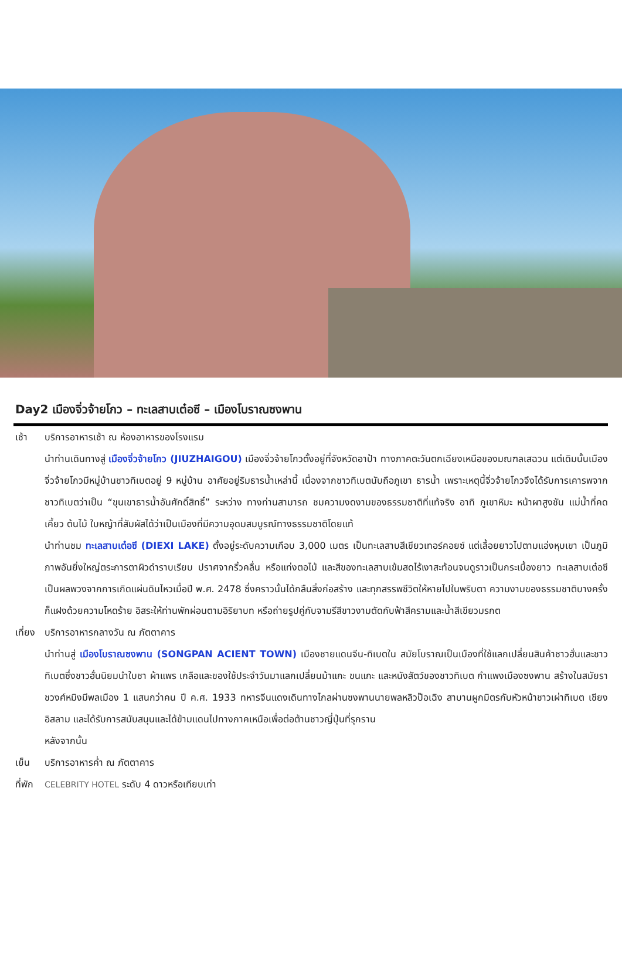Day2 เมืองจิ่วจ้ายโกว – ทะเลสาบเต๋อซี – เมืองโบราณซงพาน
เช้า บริการอาหารเช้า ณ ห้องอาหารของโรงแรม
นำท่านเดินทางสู่ เมืองจิ่วจ้ายโกว (JIUZHAIGOU) เมืองจิ่วจ้ายโกวตั้งอยู่ที่จังหวัดอาป้า ทางภาคตะวันตกเฉียงเหนือของมณฑลเสฉวน แต่เดิมนั้นเมืองจิ่วจ้ายโกวมีหมู่บ้านชาวทิเบตอยู่ 9 หมู่บ้าน อาศัยอยู่ริมธารน้ำเหล่านี้ เนื่องจากชาวทิเบตนับถือภูเขา ธารน้ำ เพราะเหตุนี้จิ่วจ้ายโกวจึงได้รับการเคารพจากชาวทิเบตว่าเป็น “ขุนเขาธารน้ำอันศักดิ์สิทธิ์” ระหว่าง ทางท่านสามารถ ชมความงดงามของธรรมชาติที่แท้จริง อาทิ ภูเขาหิมะ หน้าผาสูงชัน แม่น้ำที่คดเคี้ยว ต้นไม้ ใบหญ้าที่สัมผัสได้ว่าเป็นเมืองที่มีความอุดมสมบูรณ์ทางธรรมชาติโดยแท้
นำท่านชม ทะเลสาบเต๋อซี (DIEXI LAKE) ตั้งอยู่ระดับความเกือบ 3,000 เมตร เป็นทะเลสาบสีเขียวเทอร์คอยซ์ แต่เลื้อยยาวไปตามแอ่งหุบเขา เป็นภูมิภาพอันยิ่งใหญ่ตระการตาผิวดำราบเรียบ ปราศจากริ้วคลื่น หรือแท่งตอไม้ และสีของทะเลสาบเข้มสดไร้เงาสะท้อนจนดูราวเป็นกระเบื้องยาว ทะเลสาบเต๋อซี เป็นผลพวงจากการเกิดแผ่นดินไหวเมื่อปี พ.ศ. 2478 ซึ่งคราวนั้นได้กลืนสิ่งก่อสร้าง และทุกสรรพชีวิตให้หายไปในพริบตา ความงามของธรรมชาติบางครั้งก็แฝงด้วยความโหดร้าย อิสระให้ท่านพักผ่อนตามอิริยาบท หรือถ่ายรูปคู่กับจามรีสีขาวงามตัดกับฟ้าสีครามและน้ำสีเขียวมรกต
เที่ยง
บริการอาหารกลางวัน ณ ภัตตาคาร
นำท่านสู่ เมืองโบราณซงพาน (SONGPAN ACIENT TOWN) เมืองชายแดนจีน-ทิเบตใน สมัยโบราณเป็นเมืองที่ใช้แลกเปลี่ยนสินค้าชาวฮั่นและชาวทิเบตซึ่งชาวฮั่นนิยมนำใบชา ผ้าแพร เกลือและของใช้ประจำวันมาแลกเปลี่ยนม้าแกะ ขนแกะ และหนังสัตว์ของชาวทิเบต กำแพงเมืองซงพาน สร้างในสมัยราชวงศ์หมิงมีพลเมือง 1 แสนกว่าคน ปี ค.ศ. 1933 ทหารจีนแดงเดินทางไกลผ่านซงพานนายพลหลิวป๊อเฉิง สาบานผูกมิตรกับหัวหน้าชาวเผ่าทิเบต เชียงอิสลาม และได้รับการสนับสนุนและได้ข้ามแดนไปทางภาคเหนือเพื่อต่อต้านชาวญี่ปุ่นที่รุกราน
หลังจากนั้น
เย็น บริการอาหารค่ำ ณ ภัตตาคาร
ที่พัก
CELEBRITY HOTEL ระดับ 4 ดาวหรือเทียบเท่า